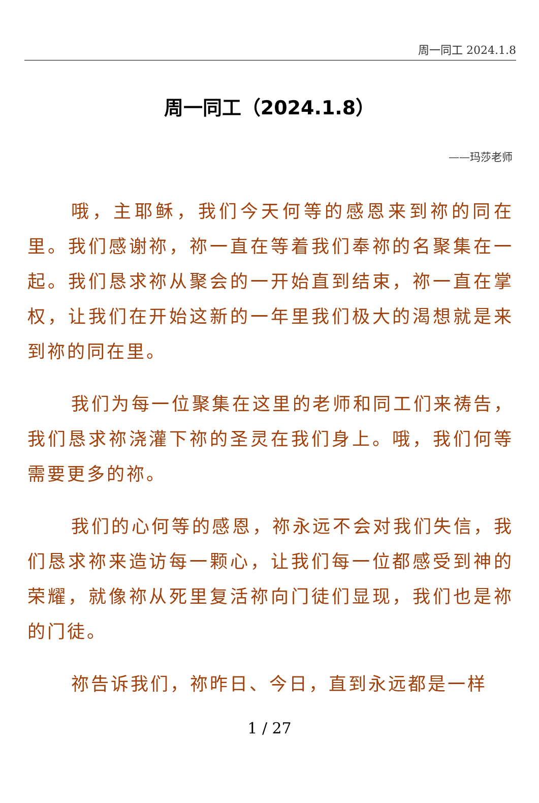周一同工 2024.1.8
周一同工（2024.1.8）
——玛莎老师
哦，主耶稣，我们今天何等的感恩来到祢的同在里。我们感谢祢，祢一直在等着我们奉祢的名聚集在一起。我们恳求祢从聚会的一开始直到结束，祢一直在掌权，让我们在开始这新的一年里我们极大的渴想就是来到祢的同在里。
我们为每一位聚集在这里的老师和同工们来祷告，我们恳求祢浇灌下祢的圣灵在我们身上。哦，我们何等需要更多的祢。
我们的心何等的感恩，祢永远不会对我们失信，我们恳求祢来造访每一颗心，让我们每一位都感受到神的荣耀，就像祢从死里复活祢向门徒们显现，我们也是祢的门徒。
祢告诉我们，祢昨日、今日，直到永远都是一样
1 / 27